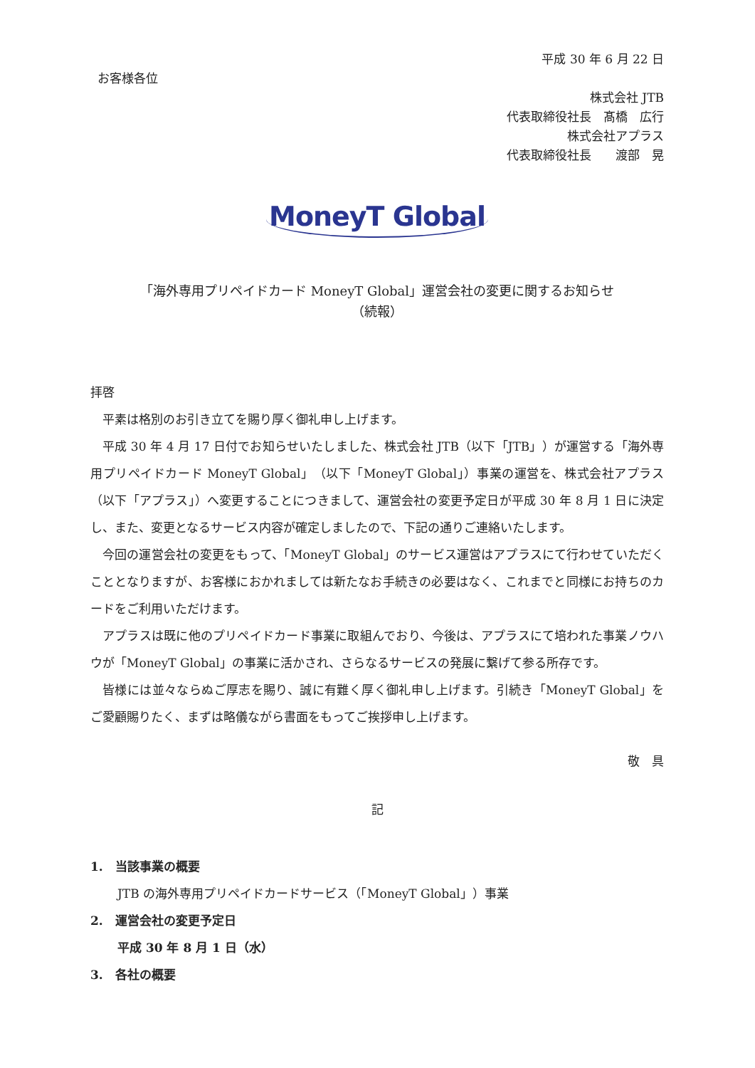平成 30 年 6 月 22 日
お客様各位
株式会社 JTB
代表取締役社長　髙橋　広行
株式会社アプラス
代表取締役社長　　渡部　晃
MoneyT Global
「海外専用プリペイドカード MoneyT Global」運営会社の変更に関するお知らせ
（続報）
拝啓
平素は格別のお引き立てを賜り厚く御礼申し上げます。
平成 30 年 4 月 17 日付でお知らせいたしました、株式会社 JTB（以下「JTB」）が運営する「海外専用プリペイドカード MoneyT Global」（以下「MoneyT Global」）事業の運営を、株式会社アプラス（以下「アプラス」）へ変更することにつきまして、運営会社の変更予定日が平成 30 年 8 月 1 日に決定し、また、変更となるサービス内容が確定しましたので、下記の通りご連絡いたします。
今回の運営会社の変更をもって、「MoneyT Global」のサービス運営はアプラスにて行わせていただくこととなりますが、お客様におかれましては新たなお手続きの必要はなく、これまでと同様にお持ちのカードをご利用いただけます。
アプラスは既に他のプリペイドカード事業に取組んでおり、今後は、アプラスにて培われた事業ノウハウが「MoneyT Global」の事業に活かされ、さらなるサービスの発展に繋げて参る所存です。
皆様には並々ならぬご厚志を賜り、誠に有難く厚く御礼申し上げます。引続き「MoneyT Global」をご愛顧賜りたく、まずは略儀ながら書面をもってご挨拶申し上げます。
敬　具
記
1.　当該事業の概要
JTB の海外専用プリペイドカードサービス（「MoneyT Global」）事業
2.　運営会社の変更予定日
平成 30 年 8 月 1 日（水）
3.　各社の概要